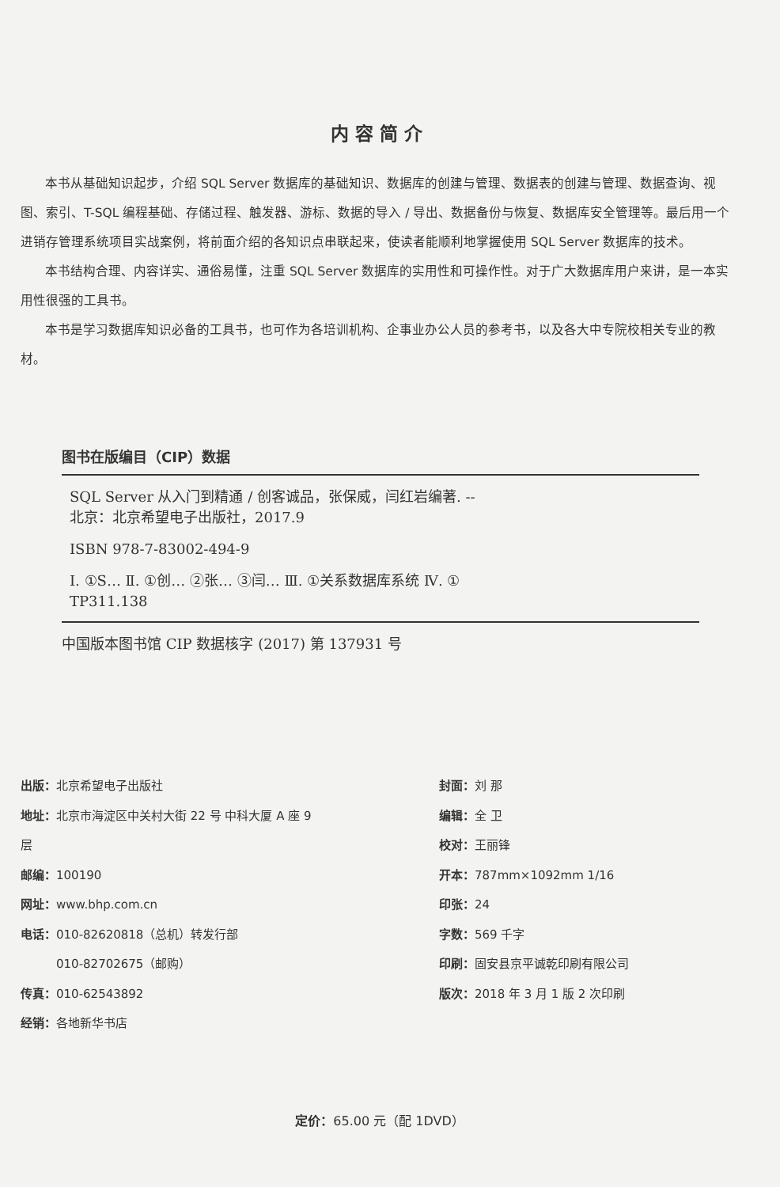内容简介
本书从基础知识起步，介绍 SQL Server 数据库的基础知识、数据库的创建与管理、数据表的创建与管理、数据查询、视图、索引、T-SQL 编程基础、存储过程、触发器、游标、数据的导入 / 导出、数据备份与恢复、数据库安全管理等。最后用一个进销存管理系统项目实战案例，将前面介绍的各知识点串联起来，使读者能顺利地掌握使用 SQL Server 数据库的技术。
本书结构合理、内容详实、通俗易懂，注重 SQL Server 数据库的实用性和可操作性。对于广大数据库用户来讲，是一本实用性很强的工具书。
本书是学习数据库知识必备的工具书，也可作为各培训机构、企事业办公人员的参考书，以及各大中专院校相关专业的教材。
图书在版编目（CIP）数据
SQL Server 从入门到精通 / 创客诚品，张保威，闫红岩编著. -- 北京：北京希望电子出版社，2017.9
ISBN 978-7-83002-494-9
Ⅰ. ①S… Ⅱ. ①创… ②张… ③闫… Ⅲ. ①关系数据库系统 Ⅳ. ① TP311.138
中国版本图书馆 CIP 数据核字 (2017) 第 137931 号
出版：北京希望电子出版社
地址：北京市海淀区中关村大街 22 号 中科大厦 A 座 9 层
邮编：100190
网址：www.bhp.com.cn
电话：010-82620818（总机）转发行部
　　　010-82702675（邮购）
传真：010-62543892
经销：各地新华书店
封面：刘 那
编辑：全 卫
校对：王丽锋
开本：787mm×1092mm 1/16
印张：24
字数：569 千字
印刷：固安县京平诚乾印刷有限公司
版次：2018 年 3 月 1 版 2 次印刷
定价：65.00 元（配 1DVD）